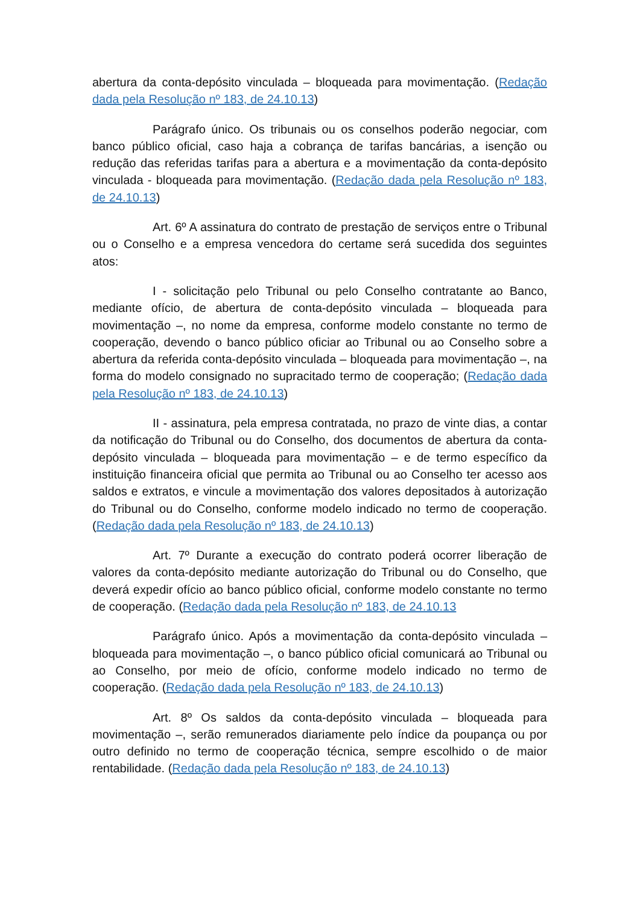abertura da conta-depósito vinculada – bloqueada para movimentação. (Redação dada pela Resolução nº 183, de 24.10.13)
Parágrafo único. Os tribunais ou os conselhos poderão negociar, com banco público oficial, caso haja a cobrança de tarifas bancárias, a isenção ou redução das referidas tarifas para a abertura e a movimentação da conta-depósito vinculada - bloqueada para movimentação. (Redação dada pela Resolução nº 183, de 24.10.13)
Art. 6º A assinatura do contrato de prestação de serviços entre o Tribunal ou o Conselho e a empresa vencedora do certame será sucedida dos seguintes atos:
I - solicitação pelo Tribunal ou pelo Conselho contratante ao Banco, mediante ofício, de abertura de conta-depósito vinculada – bloqueada para movimentação –, no nome da empresa, conforme modelo constante no termo de cooperação, devendo o banco público oficiar ao Tribunal ou ao Conselho sobre a abertura da referida conta-depósito vinculada – bloqueada para movimentação –, na forma do modelo consignado no supracitado termo de cooperação; (Redação dada pela Resolução nº 183, de 24.10.13)
II - assinatura, pela empresa contratada, no prazo de vinte dias, a contar da notificação do Tribunal ou do Conselho, dos documentos de abertura da conta-depósito vinculada – bloqueada para movimentação – e de termo específico da instituição financeira oficial que permita ao Tribunal ou ao Conselho ter acesso aos saldos e extratos, e vincule a movimentação dos valores depositados à autorização do Tribunal ou do Conselho, conforme modelo indicado no termo de cooperação. (Redação dada pela Resolução nº 183, de 24.10.13)
Art. 7º Durante a execução do contrato poderá ocorrer liberação de valores da conta-depósito mediante autorização do Tribunal ou do Conselho, que deverá expedir ofício ao banco público oficial, conforme modelo constante no termo de cooperação. (Redação dada pela Resolução nº 183, de 24.10.13
Parágrafo único. Após a movimentação da conta-depósito vinculada – bloqueada para movimentação –, o banco público oficial comunicará ao Tribunal ou ao Conselho, por meio de ofício, conforme modelo indicado no termo de cooperação. (Redação dada pela Resolução nº 183, de 24.10.13)
Art. 8º Os saldos da conta-depósito vinculada – bloqueada para movimentação –, serão remunerados diariamente pelo índice da poupança ou por outro definido no termo de cooperação técnica, sempre escolhido o de maior rentabilidade. (Redação dada pela Resolução nº 183, de 24.10.13)